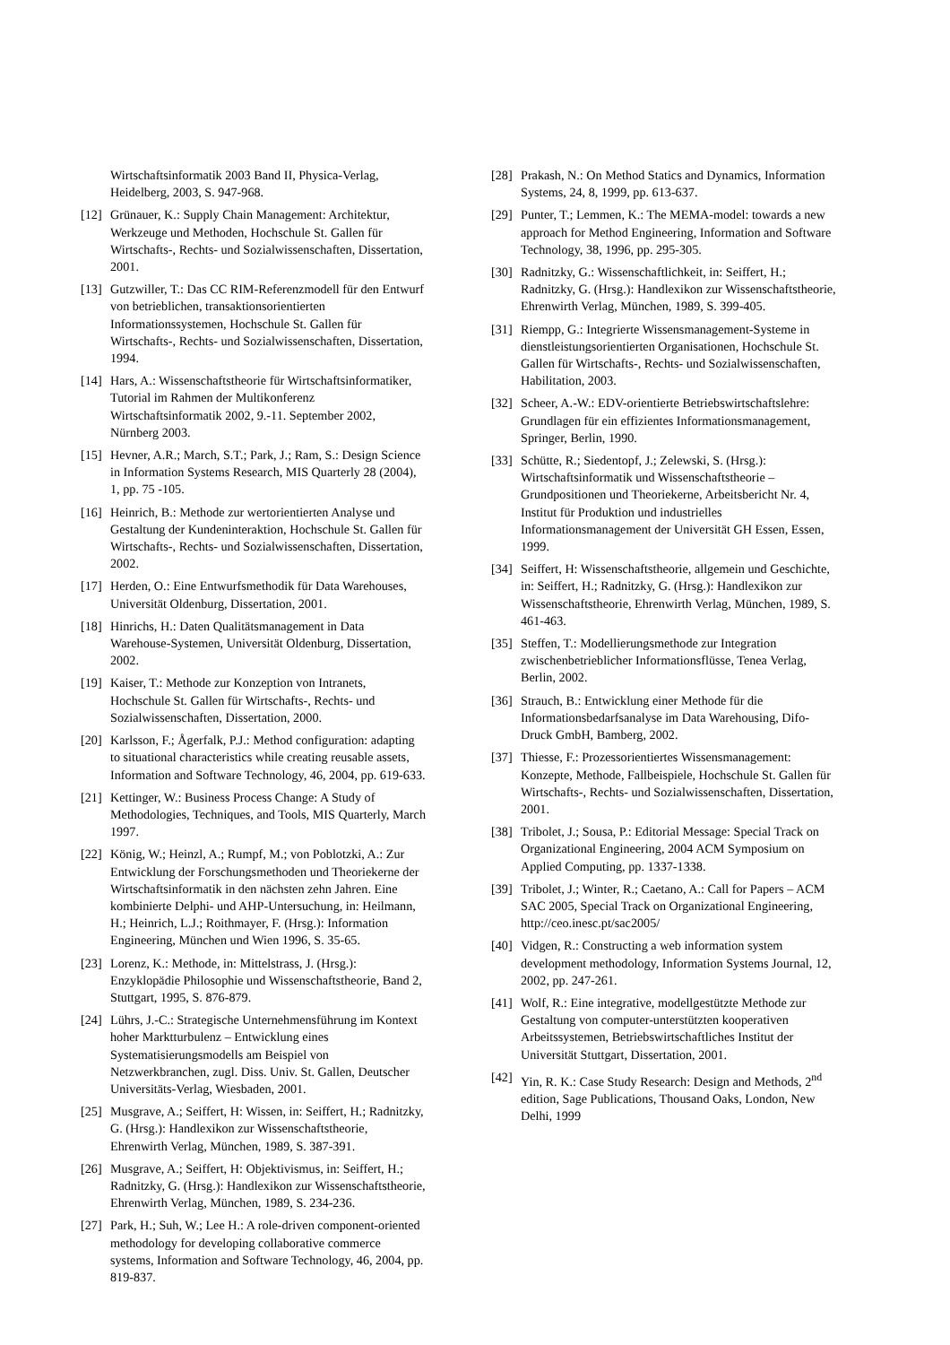Wirtschaftsinformatik 2003 Band II, Physica-Verlag, Heidelberg, 2003, S. 947-968.
[12] Grünauer, K.: Supply Chain Management: Architektur, Werkzeuge und Methoden, Hochschule St. Gallen für Wirtschafts-, Rechts- und Sozialwissenschaften, Dissertation, 2001.
[13] Gutzwiller, T.: Das CC RIM-Referenzmodell für den Entwurf von betrieblichen, transaktionsorientierten Informationssystemen, Hochschule St. Gallen für Wirtschafts-, Rechts- und Sozialwissenschaften, Dissertation, 1994.
[14] Hars, A.: Wissenschaftstheorie für Wirtschaftsinformatiker, Tutorial im Rahmen der Multikonferenz Wirtschaftsinformatik 2002, 9.-11. September 2002, Nürnberg 2003.
[15] Hevner, A.R.; March, S.T.; Park, J.; Ram, S.: Design Science in Information Systems Research, MIS Quarterly 28 (2004), 1, pp. 75 -105.
[16] Heinrich, B.: Methode zur wertorientierten Analyse und Gestaltung der Kundeninteraktion, Hochschule St. Gallen für Wirtschafts-, Rechts- und Sozialwissenschaften, Dissertation, 2002.
[17] Herden, O.: Eine Entwurfsmethodik für Data Warehouses, Universität Oldenburg, Dissertation, 2001.
[18] Hinrichs, H.: Daten Qualitätsmanagement in Data Warehouse-Systemen, Universität Oldenburg, Dissertation, 2002.
[19] Kaiser, T.: Methode zur Konzeption von Intranets, Hochschule St. Gallen für Wirtschafts-, Rechts- und Sozialwissenschaften, Dissertation, 2000.
[20] Karlsson, F.; Ågerfalk, P.J.: Method configuration: adapting to situational characteristics while creating reusable assets, Information and Software Technology, 46, 2004, pp. 619-633.
[21] Kettinger, W.: Business Process Change: A Study of Methodologies, Techniques, and Tools, MIS Quarterly, March 1997.
[22] König, W.; Heinzl, A.; Rumpf, M.; von Poblotzki, A.: Zur Entwicklung der Forschungsmethoden und Theoriekerne der Wirtschaftsinformatik in den nächsten zehn Jahren. Eine kombinierte Delphi- und AHP-Untersuchung, in: Heilmann, H.; Heinrich, L.J.; Roithmayer, F. (Hrsg.): Information Engineering, München und Wien 1996, S. 35-65.
[23] Lorenz, K.: Methode, in: Mittelstrass, J. (Hrsg.): Enzyklopädie Philosophie und Wissenschaftstheorie, Band 2, Stuttgart, 1995, S. 876-879.
[24] Lührs, J.-C.: Strategische Unternehmensführung im Kontext hoher Marktturbulenz – Entwicklung eines Systematisierungsmodells am Beispiel von Netzwerkbranchen, zugl. Diss. Univ. St. Gallen, Deutscher Universitäts-Verlag, Wiesbaden, 2001.
[25] Musgrave, A.; Seiffert, H: Wissen, in: Seiffert, H.; Radnitzky, G. (Hrsg.): Handlexikon zur Wissenschaftstheorie, Ehrenwirth Verlag, München, 1989, S. 387-391.
[26] Musgrave, A.; Seiffert, H: Objektivismus, in: Seiffert, H.; Radnitzky, G. (Hrsg.): Handlexikon zur Wissenschaftstheorie, Ehrenwirth Verlag, München, 1989, S. 234-236.
[27] Park, H.; Suh, W.; Lee H.: A role-driven component-oriented methodology for developing collaborative commerce systems, Information and Software Technology, 46, 2004, pp. 819-837.
[28] Prakash, N.: On Method Statics and Dynamics, Information Systems, 24, 8, 1999, pp. 613-637.
[29] Punter, T.; Lemmen, K.: The MEMA-model: towards a new approach for Method Engineering, Information and Software Technology, 38, 1996, pp. 295-305.
[30] Radnitzky, G.: Wissenschaftlichkeit, in: Seiffert, H.; Radnitzky, G. (Hrsg.): Handlexikon zur Wissenschaftstheorie, Ehrenwirth Verlag, München, 1989, S. 399-405.
[31] Riempp, G.: Integrierte Wissensmanagement-Systeme in dienstleistungsorientierten Organisationen, Hochschule St. Gallen für Wirtschafts-, Rechts- und Sozialwissenschaften, Habilitation, 2003.
[32] Scheer, A.-W.: EDV-orientierte Betriebswirtschaftslehre: Grundlagen für ein effizientes Informationsmanagement, Springer, Berlin, 1990.
[33] Schütte, R.; Siedentopf, J.; Zelewski, S. (Hrsg.): Wirtschaftsinformatik und Wissenschaftstheorie – Grundpositionen und Theoriekerne, Arbeitsbericht Nr. 4, Institut für Produktion und industrielles Informationsmanagement der Universität GH Essen, Essen, 1999.
[34] Seiffert, H: Wissenschaftstheorie, allgemein und Geschichte, in: Seiffert, H.; Radnitzky, G. (Hrsg.): Handlexikon zur Wissenschaftstheorie, Ehrenwirth Verlag, München, 1989, S. 461-463.
[35] Steffen, T.: Modellierungsmethode zur Integration zwischenbetrieblicher Informationsflüsse, Tenea Verlag, Berlin, 2002.
[36] Strauch, B.: Entwicklung einer Methode für die Informationsbedarfsanalyse im Data Warehousing, Difo-Druck GmbH, Bamberg, 2002.
[37] Thiesse, F.: Prozessorientiertes Wissensmanagement: Konzepte, Methode, Fallbeispiele, Hochschule St. Gallen für Wirtschafts-, Rechts- und Sozialwissenschaften, Dissertation, 2001.
[38] Tribolet, J.; Sousa, P.: Editorial Message: Special Track on Organizational Engineering, 2004 ACM Symposium on Applied Computing, pp. 1337-1338.
[39] Tribolet, J.; Winter, R.; Caetano, A.: Call for Papers – ACM SAC 2005, Special Track on Organizational Engineering, http://ceo.inesc.pt/sac2005/
[40] Vidgen, R.: Constructing a web information system development methodology, Information Systems Journal, 12, 2002, pp. 247-261.
[41] Wolf, R.: Eine integrative, modellgestützte Methode zur Gestaltung von computer-unterstützten kooperativen Arbeitssystemen, Betriebswirtschaftliches Institut der Universität Stuttgart, Dissertation, 2001.
[42] Yin, R. K.: Case Study Research: Design and Methods, 2<sup>nd</sup> edition, Sage Publications, Thousand Oaks, London, New Delhi, 1999